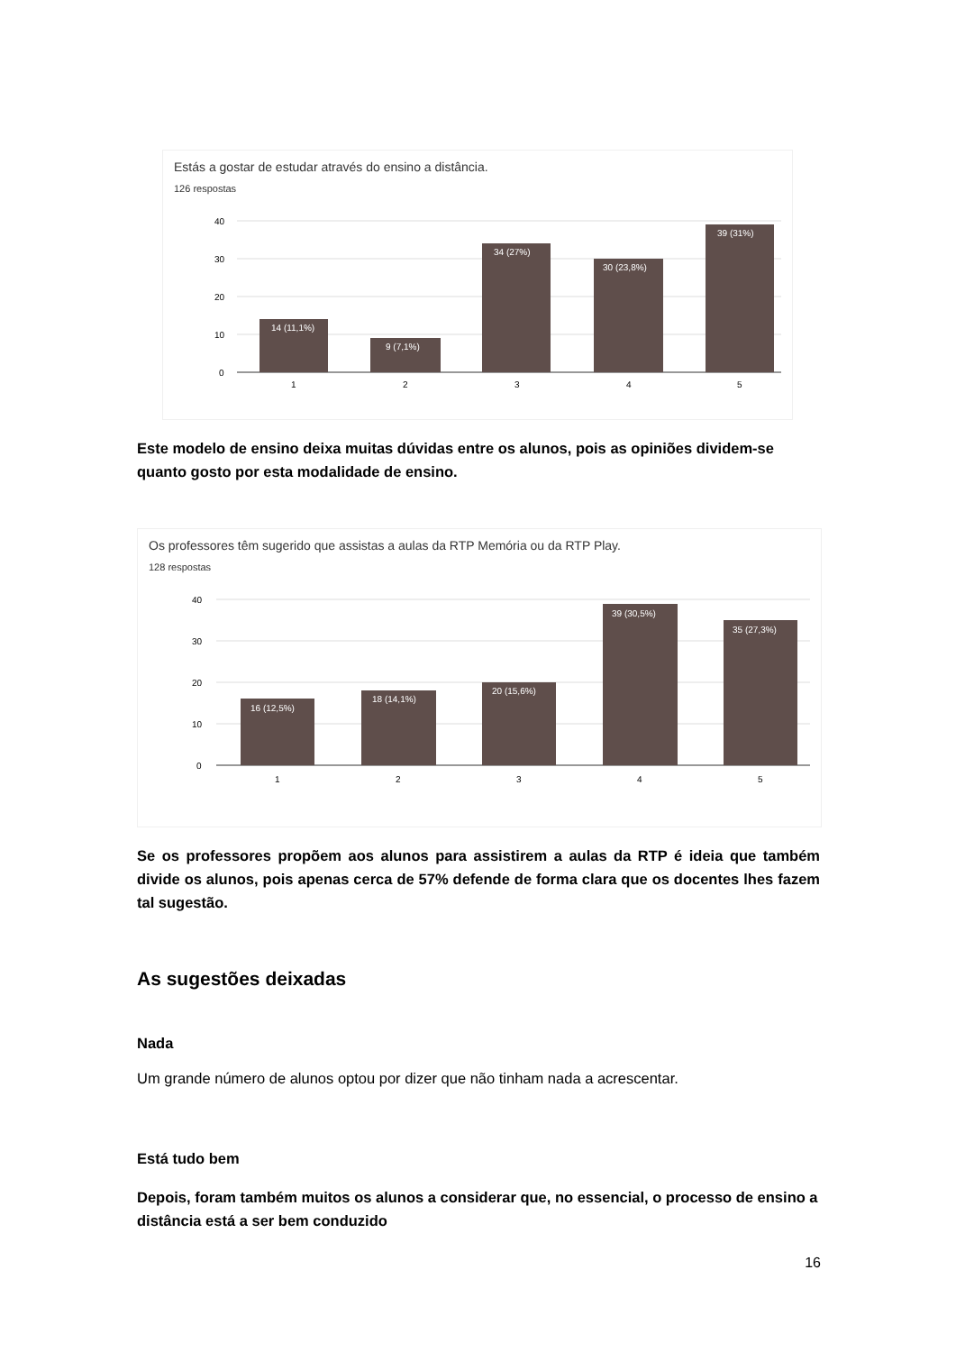Estás a gostar de estudar através do ensino a distância.
126 respostas
40
30
20
10
0
14 (11,1%)
9 (7,1%)
34 (27%)
30 (23,8%)
39 (31%)
1
2
3
4
5
Este modelo de ensino deixa muitas dúvidas entre os alunos, pois as opiniões dividem-se quanto gosto por esta modalidade de ensino.
Os professores têm sugerido que assistas a aulas da RTP Memória ou da RTP Play.
128 respostas
40
30
20
10
0
16 (12,5%)
18 (14,1%)
20 (15,6%)
39 (30,5%)
35 (27,3%)
1
2
3
4
5
Se os professores propõem aos alunos para assistirem a aulas da RTP é ideia que também divide os alunos, pois apenas cerca de 57% defende de forma clara que os docentes lhes fazem tal sugestão.
As sugestões deixadas
Nada
Um grande número de alunos optou por dizer que não tinham nada a acrescentar.
Está tudo bem
Depois, foram também muitos os alunos a considerar que, no essencial, o processo de ensino a distância está a ser bem conduzido
16